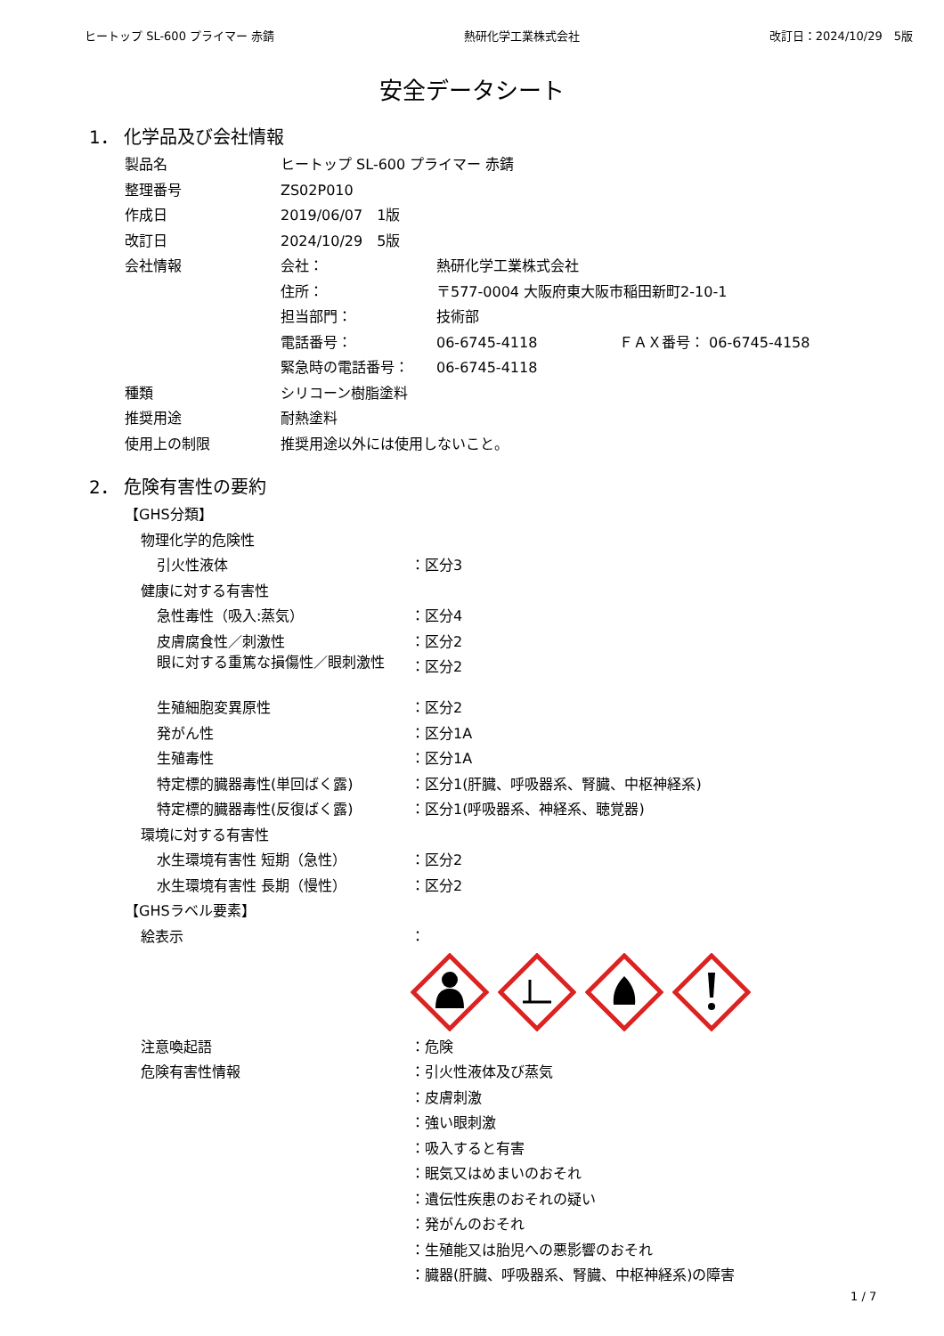ヒートップ SL-600 プライマー 赤錆 熱研化学工業株式会社 改訂日：2024/10/29　5版
安全データシート
1． 化学品及び会社情報
| 製品名 | ヒートップ SL-600 プライマー 赤錆 | | |
| 整理番号 | ZS02P010 | | |
| 作成日 | 2019/06/07 1版 | | |
| 改訂日 | 2024/10/29 5版 | | |
| 会社情報 | 会社： | 熱研化学工業株式会社 | |
| | 住所： | 〒577-0004 大阪府東大阪市稲田新町2-10-1 | |
| | 担当部門： | 技術部 | |
| | 電話番号： | 06-6745-4118 | ＦＡＸ番号： 06-6745-4158 |
| | 緊急時の電話番号： | 06-6745-4118 | |
| 種類 | シリコーン樹脂塗料 | | |
| 推奨用途 | 耐熱塗料 | | |
| 使用上の制限 | 推奨用途以外には使用しないこと。 | | |
2． 危険有害性の要約
| 【GHS分類】 | |
| 物理化学的危険性 | |
| 引火性液体 | ：区分3 |
| 健康に対する有害性 | |
| 急性毒性（吸入:蒸気） | ：区分4 |
| 皮膚腐食性／刺激性 | ：区分2 |
| 眼に対する重篤な損傷性／眼刺激性 | ：区分2 |
| 生殖細胞変異原性 | ：区分2 |
| 発がん性 | ：区分1A |
| 生殖毒性 | ：区分1A |
| 特定標的臓器毒性(単回ばく露) | ：区分1(肝臓、呼吸器系、腎臓、中枢神経系) |
| 特定標的臓器毒性(反復ばく露) | ：区分1(呼吸器系、神経系、聴覚器) |
| 環境に対する有害性 | |
| 水生環境有害性 短期（急性） | ：区分2 |
| 水生環境有害性 長期（慢性） | ：区分2 |
| 【GHSラベル要素】 | |
| 絵表示 | ： |
| 注意喚起語 | ：危険 |
| 危険有害性情報 | ：引火性液体及び蒸気 |
| | ：皮膚刺激 |
| | ：強い眼刺激 |
| | ：吸入すると有害 |
| | ：眠気又はめまいのおそれ |
| | ：遺伝性疾患のおそれの疑い |
| | ：発がんのおそれ |
| | ：生殖能又は胎児への悪影響のおそれ |
| | ：臓器(肝臓、呼吸器系、腎臓、中枢神経系)の障害 |
1 / 7